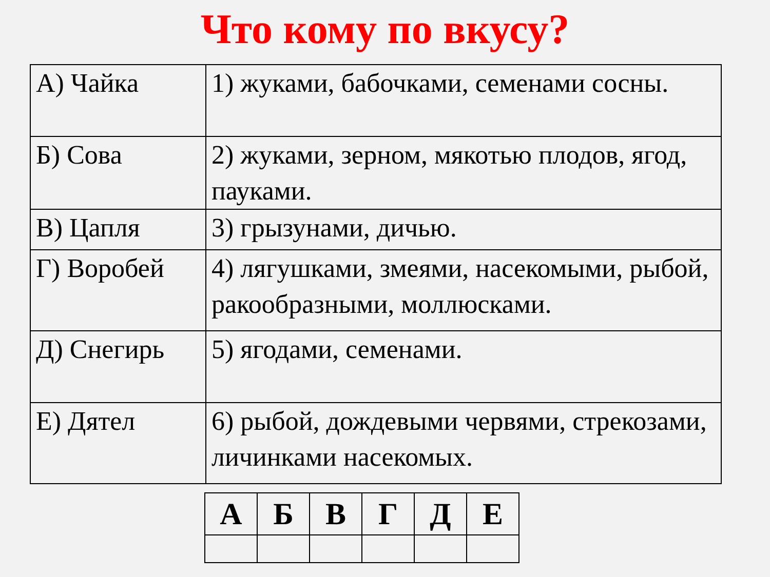Что кому по вкусу?
| А) Чайка | 1) жуками, бабочками, семенами сосны. |
| Б) Сова | 2) жуками, зерном, мякотью плодов, ягод, пауками. |
| В) Цапля | 3) грызунами, дичью. |
| Г) Воробей | 4) лягушками, змеями, насекомыми, рыбой, ракообразными, моллюсками. |
| Д) Снегирь | 5) ягодами, семенами. |
| Е) Дятел | 6) рыбой, дождевыми червями, стрекозами, личинками насекомых. |
| А | Б | В | Г | Д | Е |